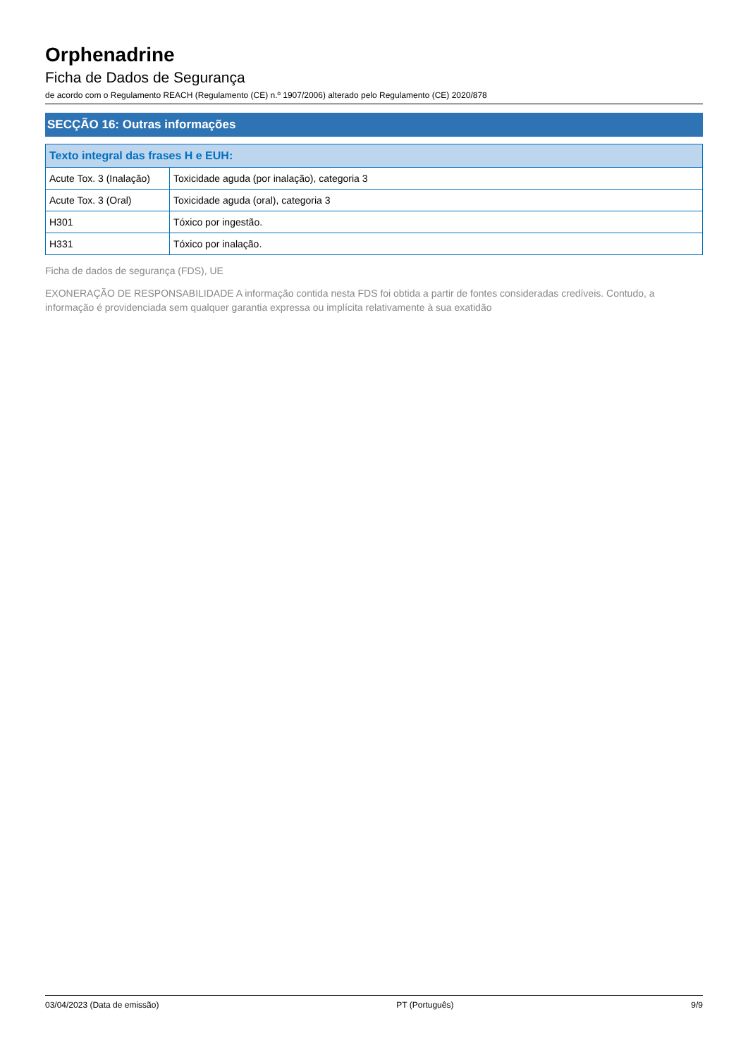Orphenadrine
Ficha de Dados de Segurança
de acordo com o Regulamento REACH (Regulamento (CE) n.º 1907/2006) alterado pelo Regulamento (CE) 2020/878
SECÇÃO 16: Outras informações
| Texto integral das frases H e EUH: | |
| --- | --- |
| Acute Tox. 3 (Inalação) | Toxicidade aguda (por inalação), categoria 3 |
| Acute Tox. 3 (Oral) | Toxicidade aguda (oral), categoria 3 |
| H301 | Tóxico por ingestão. |
| H331 | Tóxico por inalação. |
Ficha de dados de segurança (FDS), UE
EXONERAÇÃO DE RESPONSABILIDADE A informação contida nesta FDS foi obtida a partir de fontes consideradas credíveis. Contudo, a informação é providenciada sem qualquer garantia expressa ou implícita relativamente à sua exatidão
03/04/2023 (Data de emissão) PT (Português) 9/9